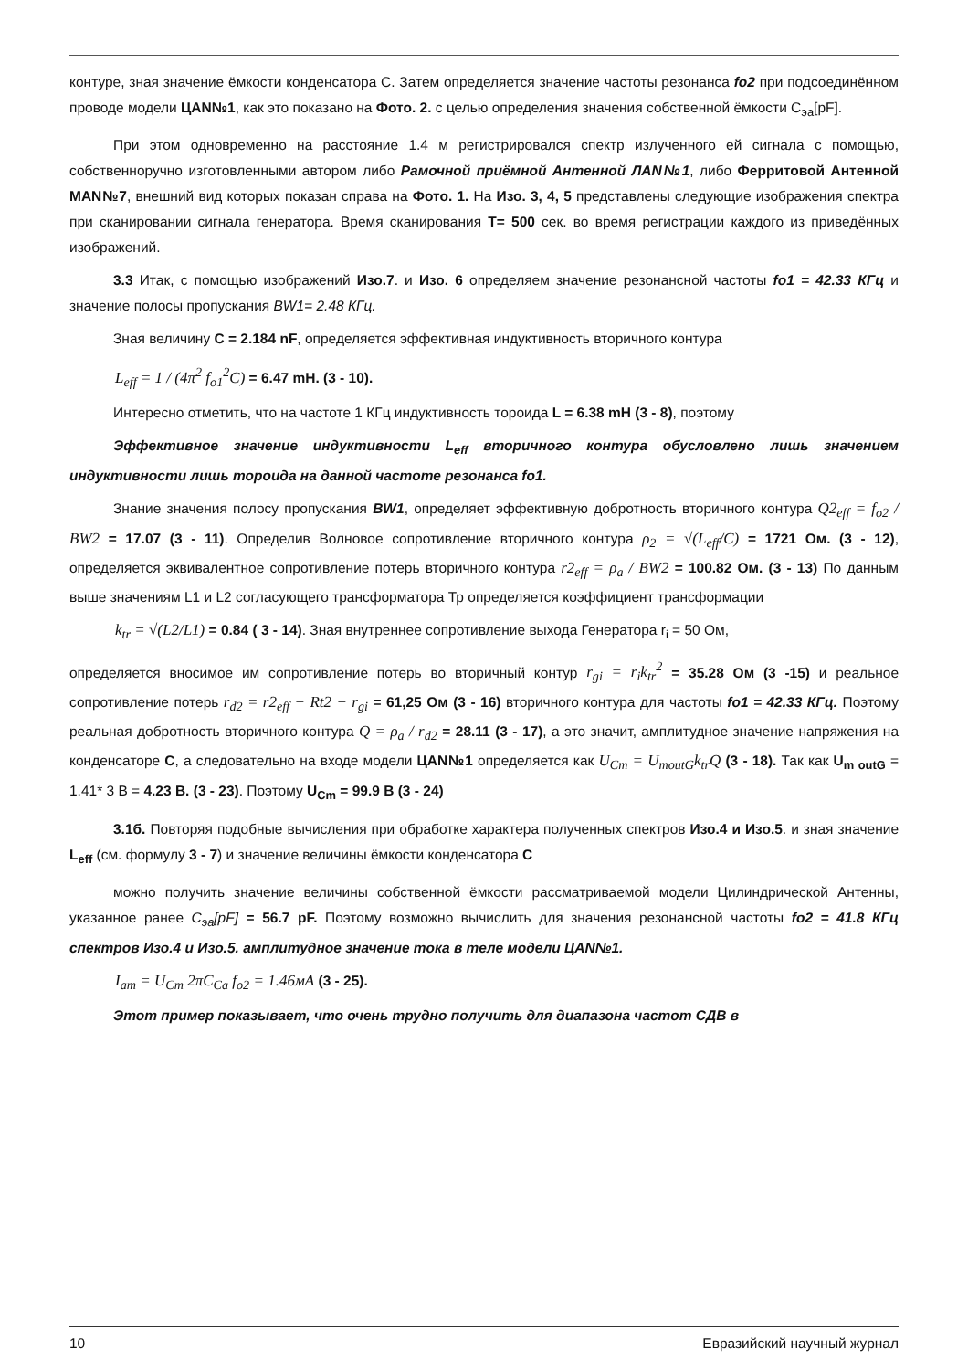контуре, зная значение ёмкости конденсатора С. Затем определяется значение частоты резонанса fo2 при подсоединённом проводе модели ЦАN№1, как это показано на Фото. 2. с целью определения значения собственной ёмкости С<sub>эа</sub>[pF].
При этом одновременно на расстояние 1.4 м регистрировался спектр излученного ей сигнала с помощью, собственноручно изготовленными автором либо Рамочной приёмной Антенной ЛАN№1, либо Ферритовой Антенной МАN№7, внешний вид которых показан справа на Фото. 1. На Изо. 3, 4, 5 представлены следующие изображения спектра при сканировании сигнала генератора. Время сканирования T= 500 сек. во время регистрации каждого из приведённых изображений.
3.3 Итак, с помощью изображений Изо.7. и Изо. 6 определяем значение резонансной частоты fo1 = 42.33 КГц и значение полосы пропускания BW1= 2.48 КГц.
Зная величину C = 2.184 nF, определяется эффективная индуктивность вторичного контура
L<sub>eff</sub> = 1 / (4π<sup>2</sup> f<sub>o1</sub><sup>2</sup>C) = 6.47 mH. (3 - 10).
Интересно отметить, что на частоте 1 КГц индуктивность тороида L = 6.38 mH (3 - 8), поэтому
Эффективное значение индуктивности L<sub>eff</sub> вторичного контура обусловлено лишь значением индуктивности лишь тороида на данной частоте резонанса fo1.
Знание значения полосу пропускания BW1, определяет эффективную добротность вторичного контура Q2<sub>eff</sub> = f<sub>o2</sub> / BW2 = 17.07 (3 - 11). Определив Волновое сопротивление вторичного контура ρ<sub>2</sub> = √(L<sub>eff</sub>/C) = 1721 Ом. (3 - 12), определяется эквивалентное сопротивление потерь вторичного контура r2<sub>eff</sub> = ρ<sub>a</sub> / BW2 = 100.82 Ом. (3 - 13) По данным выше значениям L1 и L2 согласующего трансформатора Тр определяется коэффициент трансформации
k<sub>tr</sub> = √(L2/L1) = 0.84 ( 3 - 14). Зная внутреннее сопротивление выхода Генератора r<sub>i</sub> = 50 Ом,
определяется вносимое им сопротивление потерь во вторичный контур r<sub>gi</sub> = r<sub>i</sub>k<sub>tr</sub><sup>2</sup> = 35.28 Ом (3 -15) и реальное сопротивление потерь r<sub>d2</sub> = r2<sub>eff</sub> − Rt2 − r<sub>gi</sub> = 61,25 Ом (3 - 16) вторичного контура для частоты fo1 = 42.33 КГц. Поэтому реальная добротность вторичного контура Q = ρ<sub>a</sub> / r<sub>d2</sub> = 28.11 (3 - 17), а это значит, амплитудное значение напряжения на конденсаторе C, а следовательно на входе модели ЦАN№1 определяется как U<sub>Cm</sub> = U<sub>moutG</sub>k<sub>tr</sub>Q (3 - 18). Так как U<sub>m outG</sub> = 1.41* 3 В = 4.23 В. (3 - 23). Поэтому U<sub>Cm</sub> = 99.9 В (3 - 24)
3.1б. Повторяя подобные вычисления при обработке характера полученных спектров Изо.4 и Изо.5. и зная значение L<sub>eff</sub> (см. формулу 3 - 7) и значение величины ёмкости конденсатора C
можно получить значение величины собственной ёмкости рассматриваемой модели Цилиндрической Антенны, указанное ранее C<sub>эа</sub>[pF] = 56.7 pF. Поэтому возможно вычислить для значения резонансной частоты fo2 = 41.8 КГц спектров Изо.4 и Изо.5. амплитудное значение тока в теле модели ЦАN№1.
I<sub>am</sub> = U<sub>Cm</sub> 2πC<sub>Ca</sub> f<sub>o2</sub> = 1.46мА (3 - 25).
Этот пример показывает, что очень трудно получить для диапазона частот СДВ в
10 Евразийский научный журнал